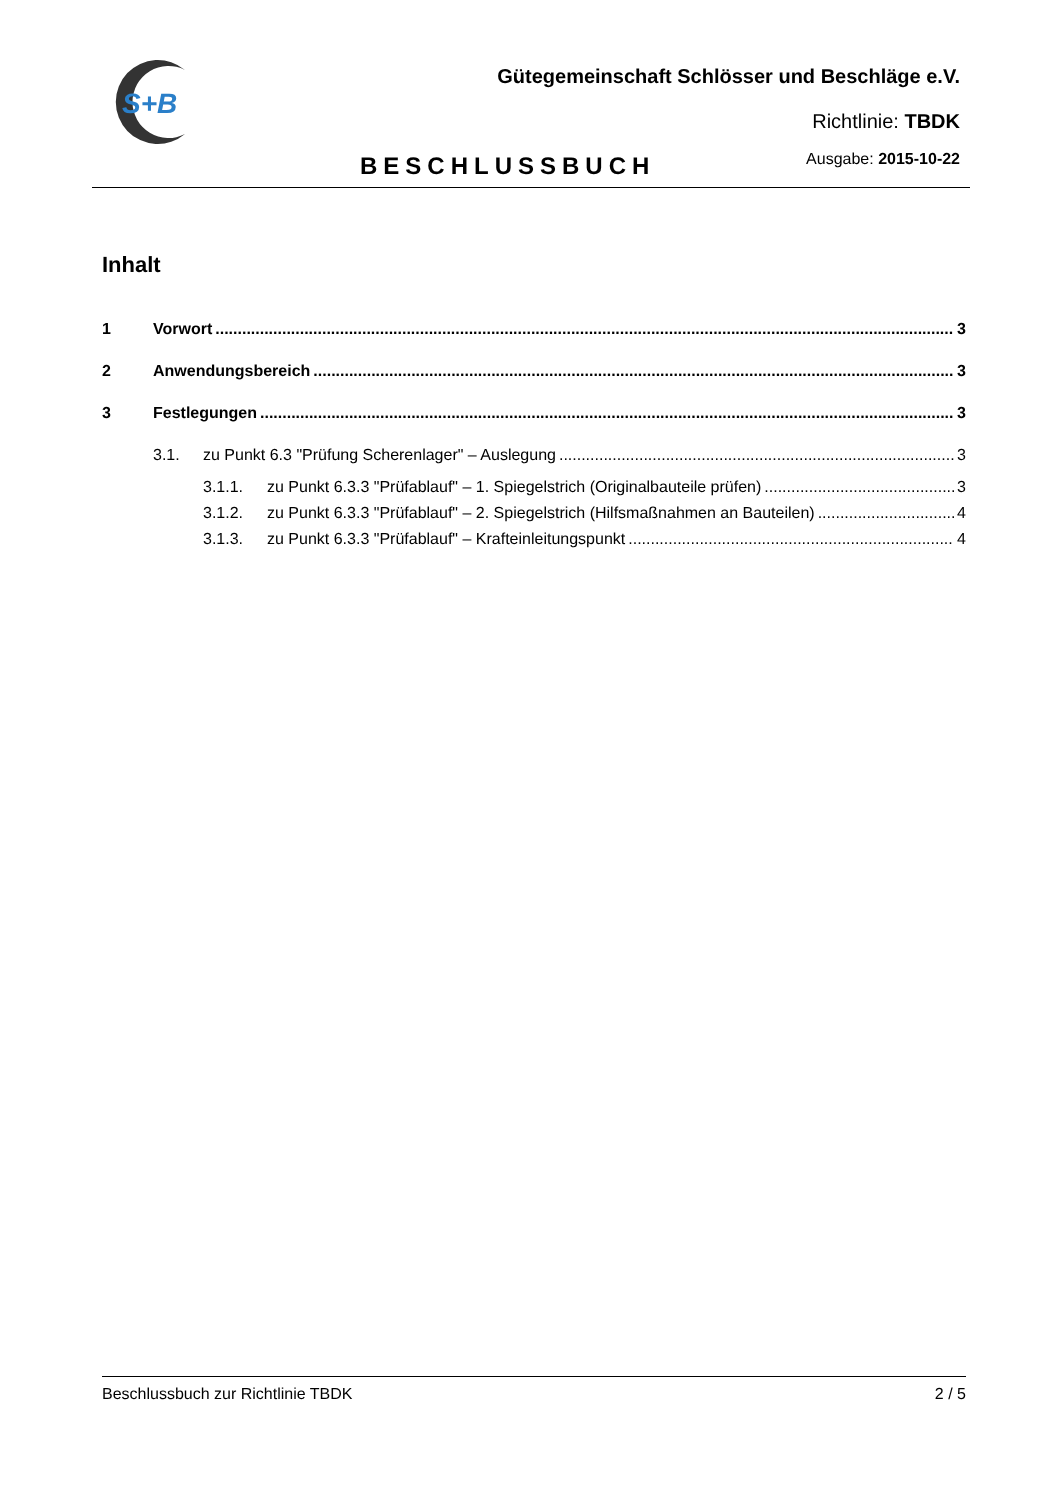S+B
Gütegemeinschaft Schlösser und Beschläge e.V.
Richtlinie: TBDK
BESCHLUSSBUCH Ausgabe: 2015-10-22
Inhalt
1 Vorwort 3
2 Anwendungsbereich 3
3 Festlegungen 3
3.1. zu Punkt 6.3 "Prüfung Scherenlager" – Auslegung 3
3.1.1. zu Punkt 6.3.3 "Prüfablauf" – 1. Spiegelstrich (Originalbauteile prüfen) 3
3.1.2. zu Punkt 6.3.3 "Prüfablauf" – 2. Spiegelstrich (Hilfsmaßnahmen an Bauteilen) 4
3.1.3. zu Punkt 6.3.3 "Prüfablauf" – Krafteinleitungspunkt 4
Beschlussbuch zur Richtlinie TBDK 2 / 5